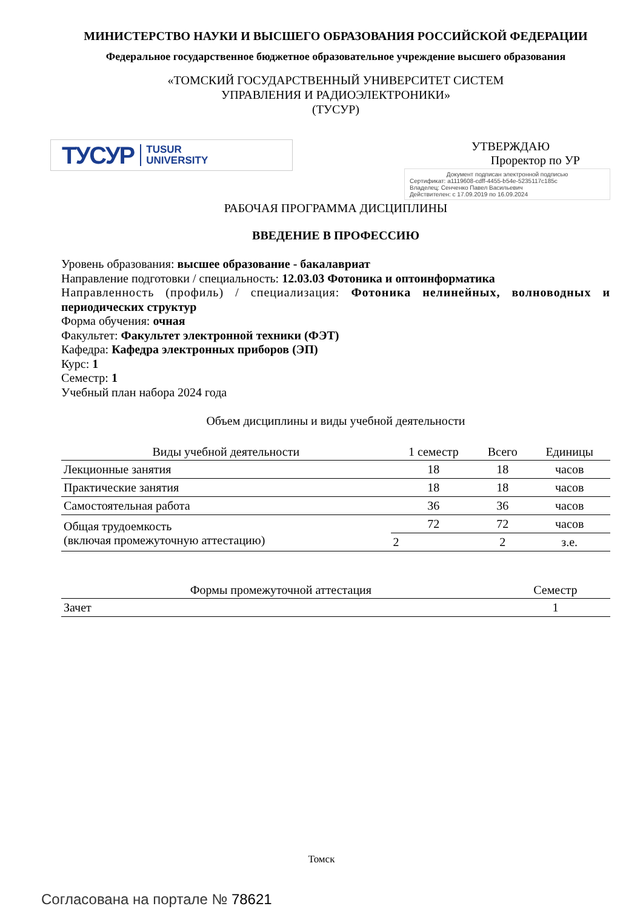МИНИСТЕРСТВО НАУКИ И ВЫСШЕГО ОБРАЗОВАНИЯ РОССИЙСКОЙ ФЕДЕРАЦИИ
Федеральное государственное бюджетное образовательное учреждение высшего образования
«ТОМСКИЙ ГОСУДАРСТВЕННЫЙ УНИВЕРСИТЕТ СИСТЕМ
УПРАВЛЕНИЯ И РАДИОЭЛЕКТРОНИКИ»
(ТУСУР)
ТУСУР TUSUR
UNIVERSITY
УТВЕРЖДАЮ
Проректор по УР
Документ подписан электронной подписью
Сертификат: a1119608-cdff-4455-b54e-5235117c185c
Владелец: Сенченко Павел Васильевич
Действителен: с 17.09.2019 по 16.09.2024
РАБОЧАЯ ПРОГРАММА ДИСЦИПЛИНЫ
ВВЕДЕНИЕ В ПРОФЕССИЮ
Уровень образования: высшее образование - бакалавриат
Направление подготовки / специальность: 12.03.03 Фотоника и оптоинформатика
Направленность (профиль) / специализация: Фотоника нелинейных, волноводных и
периодических структур
Форма обучения: очная
Факультет: Факультет электронной техники (ФЭТ)
Кафедра: Кафедра электронных приборов (ЭП)
Курс: 1
Семестр: 1
Учебный план набора 2024 года
Объем дисциплины и виды учебной деятельности
| Виды учебной деятельности | 1 семестр | Всего | Единицы |
| --- | --- | --- | --- |
| Лекционные занятия | 18 | 18 | часов |
| Практические занятия | 18 | 18 | часов |
| Самостоятельная работа | 36 | 36 | часов |
| Общая трудоемкость (включая промежуточную аттестацию) | 72 | 72 | часов |
| | 2 | 2 | з.е. |
| Формы промежуточной аттестация | Семестр |
| --- | --- |
| Зачет | 1 |
Томск
Согласована на портале № 78621